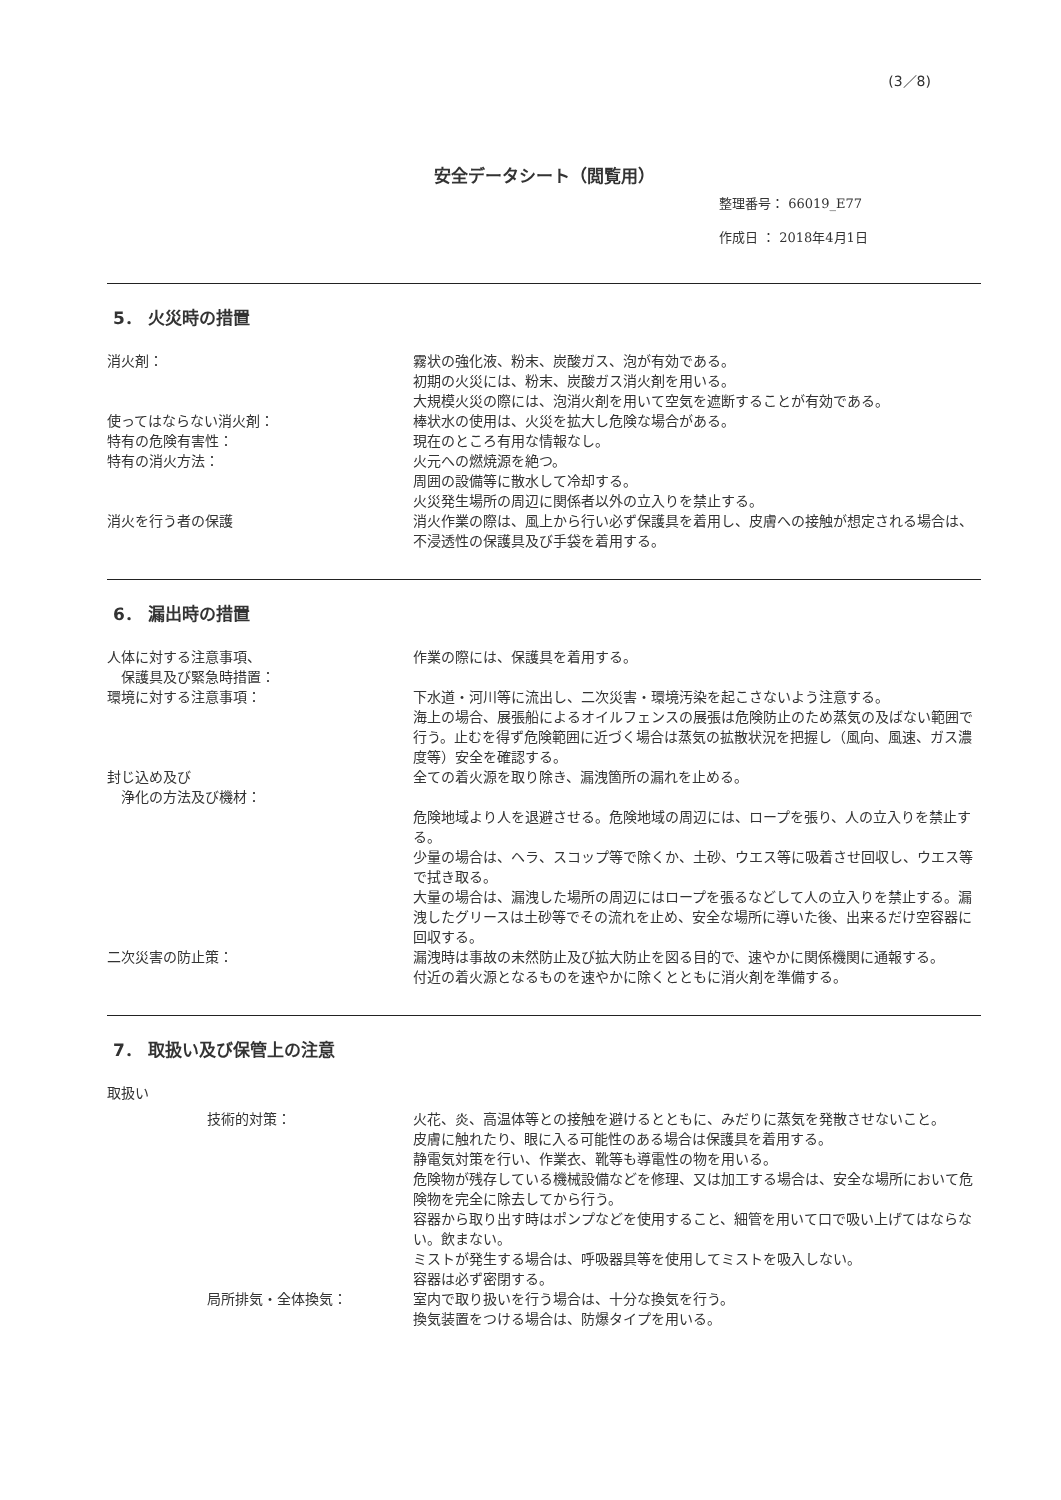(3／8)
安全データシート（閲覧用）
整理番号： 66019_E77
作成日 ： 2018年4月1日
5． 火災時の措置
消火剤： 霧状の強化液、粉末、炭酸ガス、泡が有効である。
初期の火災には、粉末、炭酸ガス消火剤を用いる。
大規模火災の際には、泡消火剤を用いて空気を遮断することが有効である。
使ってはならない消火剤： 棒状水の使用は、火災を拡大し危険な場合がある。
特有の危険有害性： 現在のところ有用な情報なし。
特有の消火方法： 火元への燃焼源を絶つ。
周囲の設備等に散水して冷却する。
火災発生場所の周辺に関係者以外の立入りを禁止する。
消火を行う者の保護 消火作業の際は、風上から行い必ず保護具を着用し、皮膚への接触が想定される場合は、不浸透性の保護具及び手袋を着用する。
6． 漏出時の措置
人体に対する注意事項、
　保護具及び緊急時措置：
作業の際には、保護具を着用する。
環境に対する注意事項： 下水道・河川等に流出し、二次災害・環境汚染を起こさないよう注意する。
海上の場合、展張船によるオイルフェンスの展張は危険防止のため蒸気の及ばない範囲で行う。止むを得ず危険範囲に近づく場合は蒸気の拡散状況を把握し（風向、風速、ガス濃度等）安全を確認する。
封じ込め及び
　浄化の方法及び機材：
全ての着火源を取り除き、漏洩箇所の漏れを止める。
危険地域より人を退避させる。危険地域の周辺には、ロープを張り、人の立入りを禁止する。
少量の場合は、ヘラ、スコップ等で除くか、土砂、ウエス等に吸着させ回収し、ウエス等で拭き取る。
大量の場合は、漏洩した場所の周辺にはロープを張るなどして人の立入りを禁止する。漏洩したグリースは土砂等でその流れを止め、安全な場所に導いた後、出来るだけ空容器に回収する。
二次災害の防止策： 漏洩時は事故の未然防止及び拡大防止を図る目的で、速やかに関係機関に通報する。
付近の着火源となるものを速やかに除くとともに消火剤を準備する。
7． 取扱い及び保管上の注意
取扱い
技術的対策： 火花、炎、高温体等との接触を避けるとともに、みだりに蒸気を発散させないこと。
皮膚に触れたり、眼に入る可能性のある場合は保護具を着用する。
静電気対策を行い、作業衣、靴等も導電性の物を用いる。
危険物が残存している機械設備などを修理、又は加工する場合は、安全な場所において危険物を完全に除去してから行う。
容器から取り出す時はポンプなどを使用すること、細管を用いて口で吸い上げてはならない。飲まない。
ミストが発生する場合は、呼吸器具等を使用してミストを吸入しない。
容器は必ず密閉する。
局所排気・全体換気： 室内で取り扱いを行う場合は、十分な換気を行う。
換気装置をつける場合は、防爆タイプを用いる。